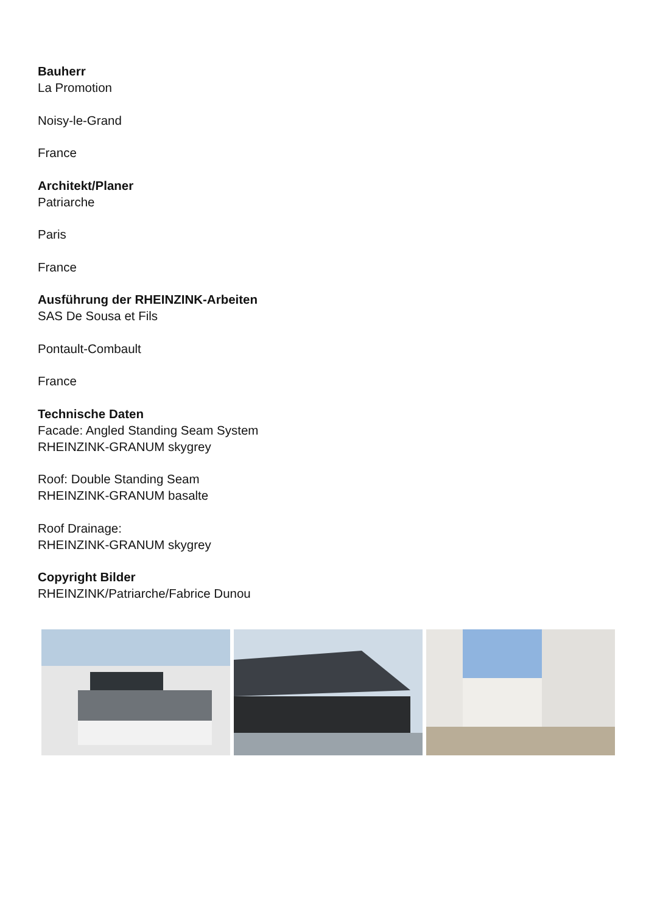Bauherr
La Promotion
Noisy-le-Grand
France
Architekt/Planer
Patriarche
Paris
France
Ausführung der RHEINZINK-Arbeiten
SAS De Sousa et Fils
Pontault-Combault
France
Technische Daten
Facade: Angled Standing Seam System
RHEINZINK-GRANUM skygrey
Roof: Double Standing Seam
RHEINZINK-GRANUM basalte
Roof Drainage:
RHEINZINK-GRANUM skygrey
Copyright Bilder
RHEINZINK/Patriarche/Fabrice Dunou